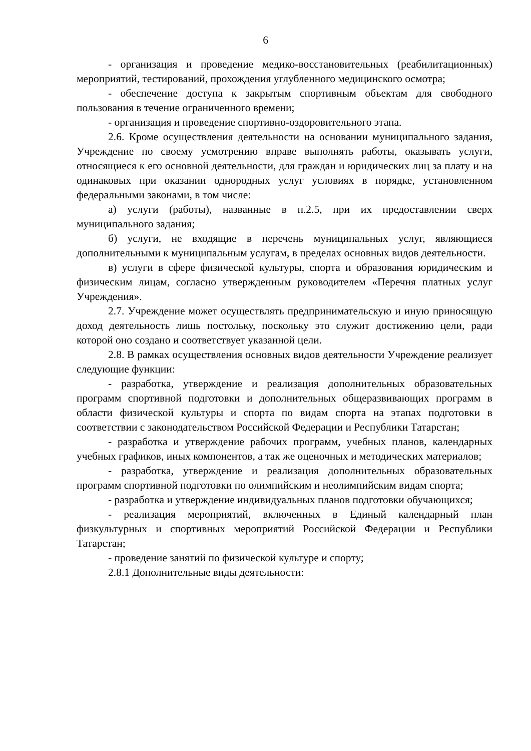6
- организация и проведение медико-восстановительных (реабилитационных) мероприятий, тестирований, прохождения углубленного медицинского осмотра;
- обеспечение доступа к закрытым спортивным объектам для свободного пользования в течение ограниченного времени;
- организация и проведение спортивно-оздоровительного этапа.
2.6. Кроме осуществления деятельности на основании муниципального задания, Учреждение по своему усмотрению вправе выполнять работы, оказывать услуги, относящиеся к его основной деятельности, для граждан и юридических лиц за плату и на одинаковых при оказании однородных услуг условиях в порядке, установленном федеральными законами, в том числе:
а) услуги (работы), названные в п.2.5, при их предоставлении сверх муниципального задания;
б) услуги, не входящие в перечень муниципальных услуг, являющиеся дополнительными к муниципальным услугам, в пределах основных видов деятельности.
в) услуги в сфере физической культуры, спорта и образования юридическим и физическим лицам, согласно утвержденным руководителем «Перечня платных услуг Учреждения».
2.7. Учреждение может осуществлять предпринимательскую и иную приносящую доход деятельность лишь постольку, поскольку это служит достижению цели, ради которой оно создано и соответствует указанной цели.
2.8. В рамках осуществления основных видов деятельности Учреждение реализует следующие функции:
- разработка, утверждение и реализация дополнительных образовательных программ спортивной подготовки и дополнительных общеразвивающих программ в области физической культуры и спорта по видам спорта на этапах подготовки в соответствии с законодательством Российской Федерации и Республики Татарстан;
- разработка и утверждение рабочих программ, учебных планов, календарных учебных графиков, иных компонентов, а так же оценочных и методических материалов;
- разработка, утверждение и реализация дополнительных образовательных программ спортивной подготовки по олимпийским и неолимпийским видам спорта;
- разработка и утверждение индивидуальных планов подготовки обучающихся;
- реализация мероприятий, включенных в Единый календарный план физкультурных и спортивных мероприятий Российской Федерации и Республики Татарстан;
- проведение занятий по физической культуре и спорту;
2.8.1 Дополнительные виды деятельности: